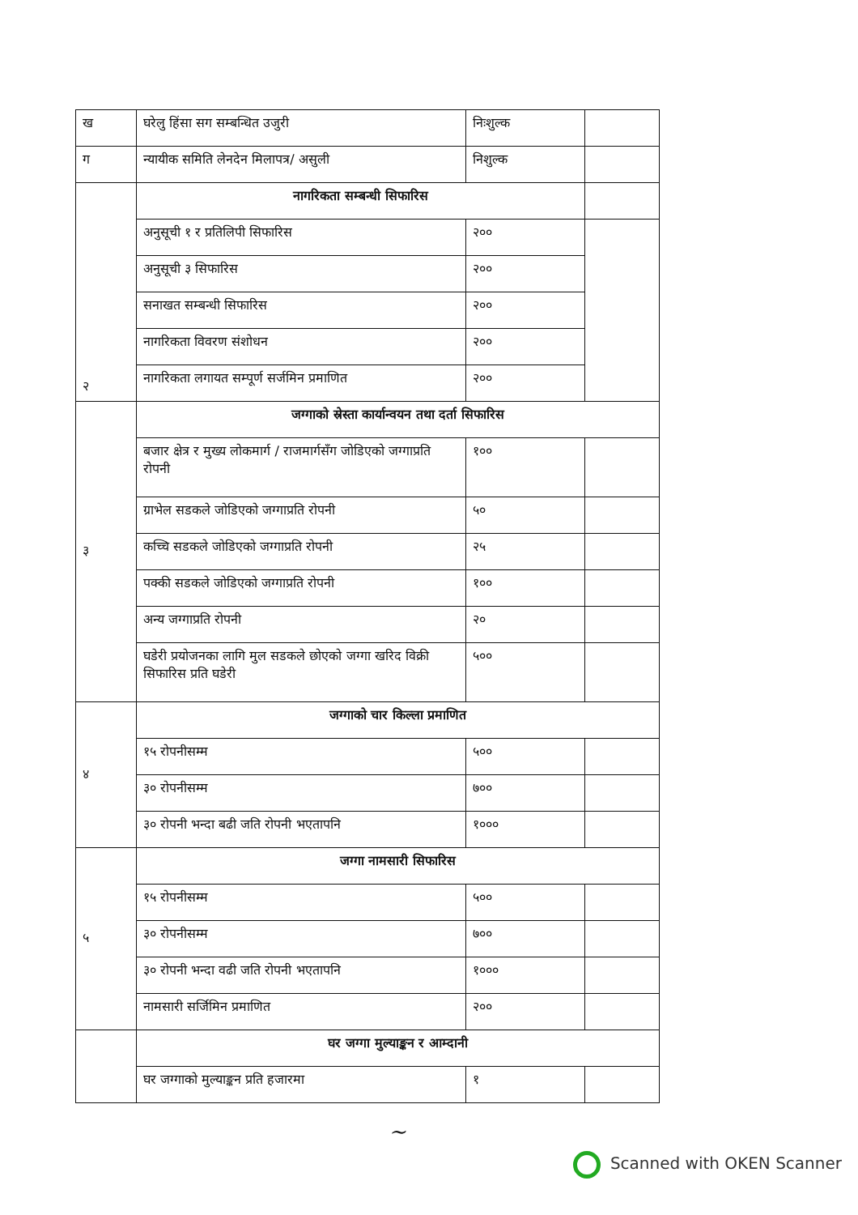| ख | घरेलु हिंसा सग सम्बन्धित उजुरी | निःशुल्क | |
| ग | न्यायीक समिति लेनदेन मिलापत्र/ असुली | निशुल्क | |
| २ | नागरिकता सम्बन्धी सिफारिस | | |
| | अनुसूची १ र प्रतिलिपी सिफारिस | २०० | |
| | अनुसूची ३ सिफारिस | २०० | |
| | सनाखत सम्बन्धी सिफारिस | २०० | |
| | नागरिकता विवरण संशोधन | २०० | |
| | नागरिकता लगायत सम्पूर्ण सर्जमिन प्रमाणित | २०० | |
| ३ | जग्गाको स्रेस्ता कार्यान्वयन तथा दर्ता सिफारिस | | |
| | बजार क्षेत्र र मुख्य लोकमार्ग / राजमार्गसँग जोडिएको जग्गाप्रति रोपनी | १०० | |
| | ग्राभेल सडकले जोडिएको जग्गाप्रति रोपनी | ५० | |
| | कच्चि सडकले जोडिएको जग्गाप्रति रोपनी | २५ | |
| | पक्की सडकले जोडिएको जग्गाप्रति रोपनी | १०० | |
| | अन्य जग्गाप्रति रोपनी | २० | |
| | घडेरी प्रयोजनका लागि मुल सडकले छोएको जग्गा खरिद विक्री सिफारिस प्रति घडेरी | ५०० | |
| ४ | जग्गाको चार किल्ला प्रमाणित | | |
| | १५ रोपनीसम्म | ५०० | |
| | ३० रोपनीसम्म | ७०० | |
| | ३० रोपनी भन्दा बढी जति रोपनी भएतापनि | १००० | |
| ५ | जग्गा नामसारी सिफारिस | | |
| | १५ रोपनीसम्म | ५०० | |
| | ३० रोपनीसम्म | ७०० | |
| | ३० रोपनी भन्दा वढी जति रोपनी भएतापनि | १००० | |
| | नामसारी सर्जिमिन प्रमाणित | २०० | |
| | घर जग्गा मुल्याङ्कन र आम्दानी | | |
| | घर जग्गाको मुल्याङ्कन प्रति हजारमा | १ | |
~
Scanned with OKEN Scanner